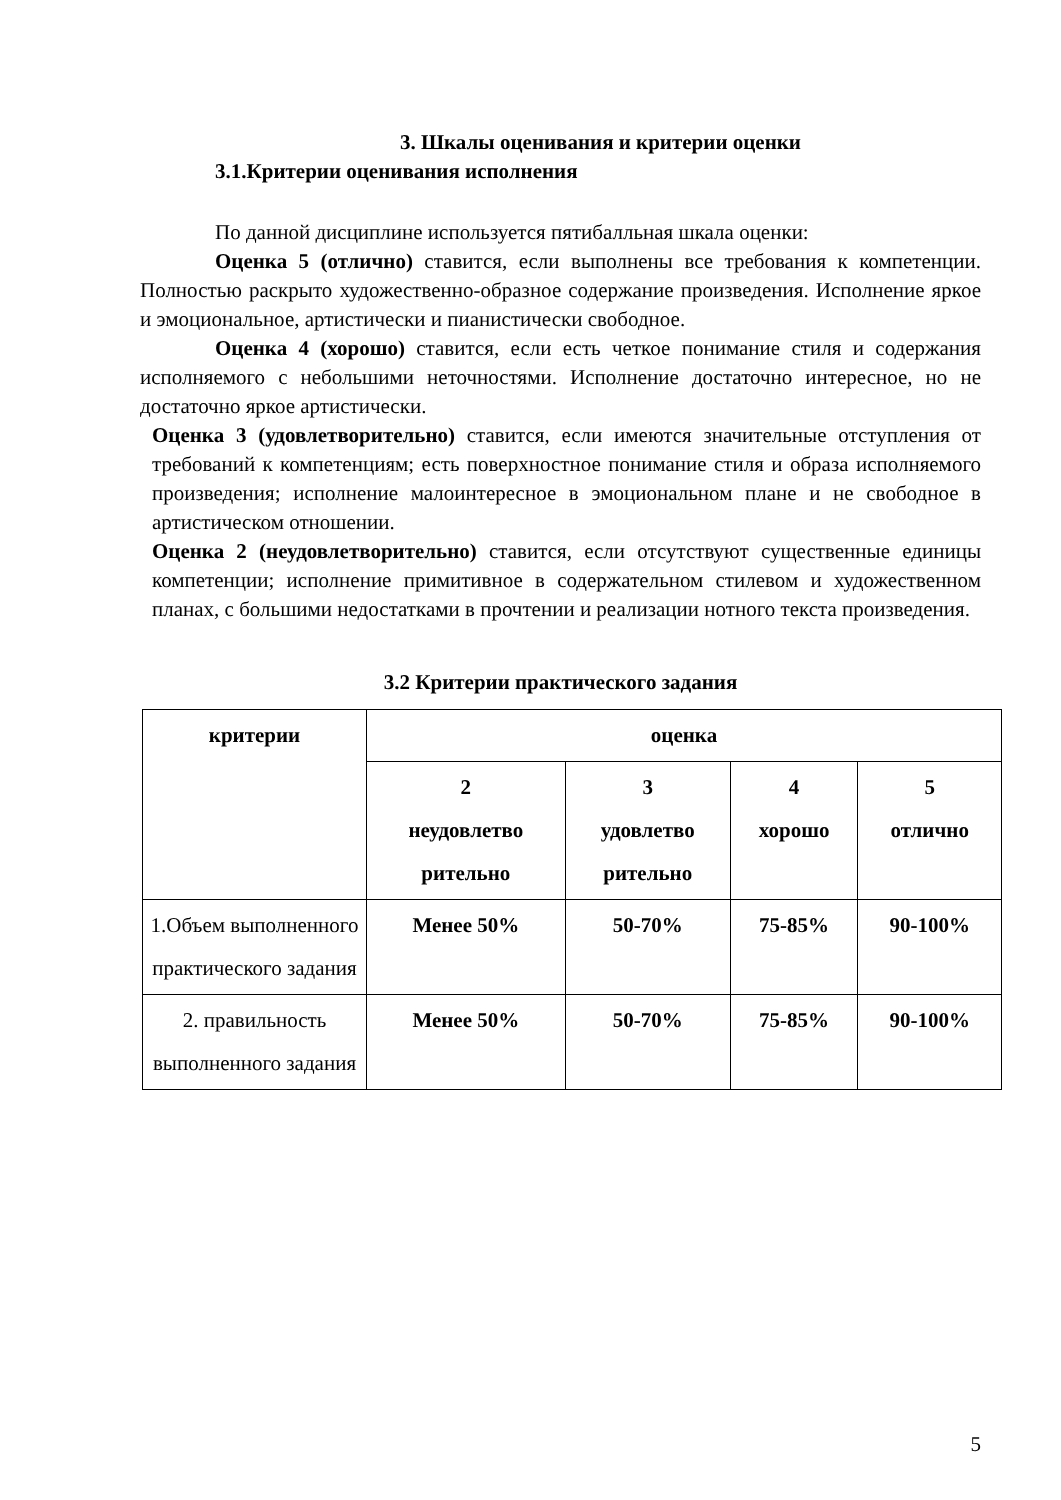3. Шкалы оценивания и критерии оценки
3.1.Критерии оценивания исполнения
По данной дисциплине используется пятибалльная шкала оценки:
Оценка 5 (отлично) ставится, если выполнены все требования к компетенции. Полностью раскрыто художественно-образное содержание произведения. Исполнение яркое и эмоциональное, артистически и пианистически свободное.
Оценка 4 (хорошо) ставится, если есть четкое понимание стиля и содержания исполняемого с небольшими неточностями. Исполнение достаточно интересное, но не достаточно яркое артистически.
Оценка 3 (удовлетворительно) ставится, если имеются значительные отступления от требований к компетенциям; есть поверхностное понимание стиля и образа исполняемого произведения; исполнение малоинтересное в эмоциональном плане и не свободное в артистическом отношении.
Оценка 2 (неудовлетворительно) ставится, если отсутствуют существенные единицы компетенции; исполнение примитивное в содержательном стилевом и художественном планах, с большими недостатками в прочтении и реализации нотного текста произведения.
3.2 Критерии практического задания
| критерии | оценка | | | |
| --- | --- | --- | --- | --- |
| | 2 неудовлетво рительно | 3 удовлетво рительно | 4 хорошо | 5 отлично |
| 1.Объем выполненного практического задания | Менее 50% | 50-70% | 75-85% | 90-100% |
| 2. правильность выполненного задания | Менее 50% | 50-70% | 75-85% | 90-100% |
5